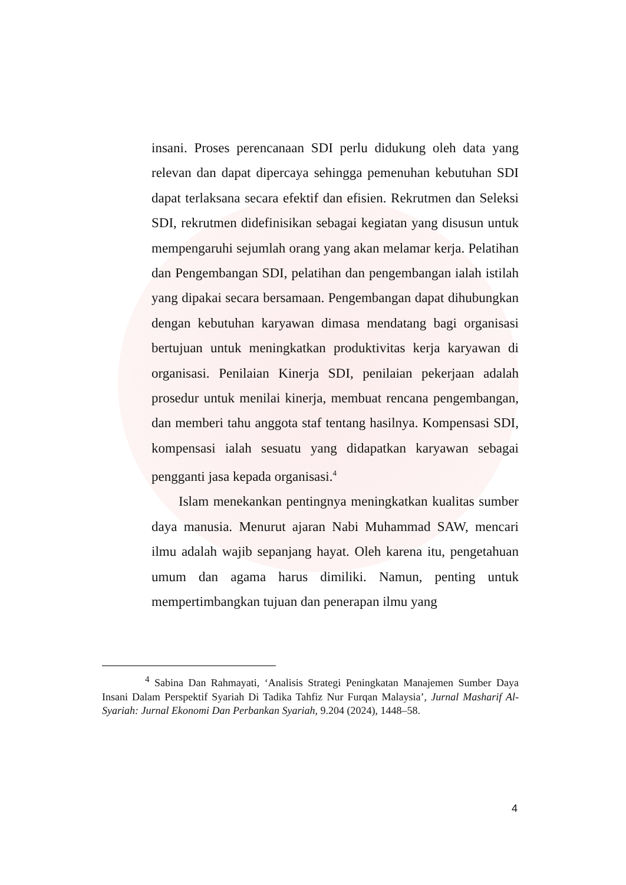insani. Proses perencanaan SDI perlu didukung oleh data yang relevan dan dapat dipercaya sehingga pemenuhan kebutuhan SDI dapat terlaksana secara efektif dan efisien. Rekrutmen dan Seleksi SDI, rekrutmen didefinisikan sebagai kegiatan yang disusun untuk mempengaruhi sejumlah orang yang akan melamar kerja. Pelatihan dan Pengembangan SDI, pelatihan dan pengembangan ialah istilah yang dipakai secara bersamaan. Pengembangan dapat dihubungkan dengan kebutuhan karyawan dimasa mendatang bagi organisasi bertujuan untuk meningkatkan produktivitas kerja karyawan di organisasi. Penilaian Kinerja SDI, penilaian pekerjaan adalah prosedur untuk menilai kinerja, membuat rencana pengembangan, dan memberi tahu anggota staf tentang hasilnya. Kompensasi SDI, kompensasi ialah sesuatu yang didapatkan karyawan sebagai pengganti jasa kepada organisasi.<sup>4</sup>
Islam menekankan pentingnya meningkatkan kualitas sumber daya manusia. Menurut ajaran Nabi Muhammad SAW, mencari ilmu adalah wajib sepanjang hayat. Oleh karena itu, pengetahuan umum dan agama harus dimiliki. Namun, penting untuk mempertimbangkan tujuan dan penerapan ilmu yang
<sup>4</sup> Sabina Dan Rahmayati, ‘Analisis Strategi Peningkatan Manajemen Sumber Daya Insani Dalam Perspektif Syariah Di Tadika Tahfiz Nur Furqan Malaysia’, Jurnal Masharif Al-Syariah: Jurnal Ekonomi Dan Perbankan Syariah, 9.204 (2024), 1448–58.
4